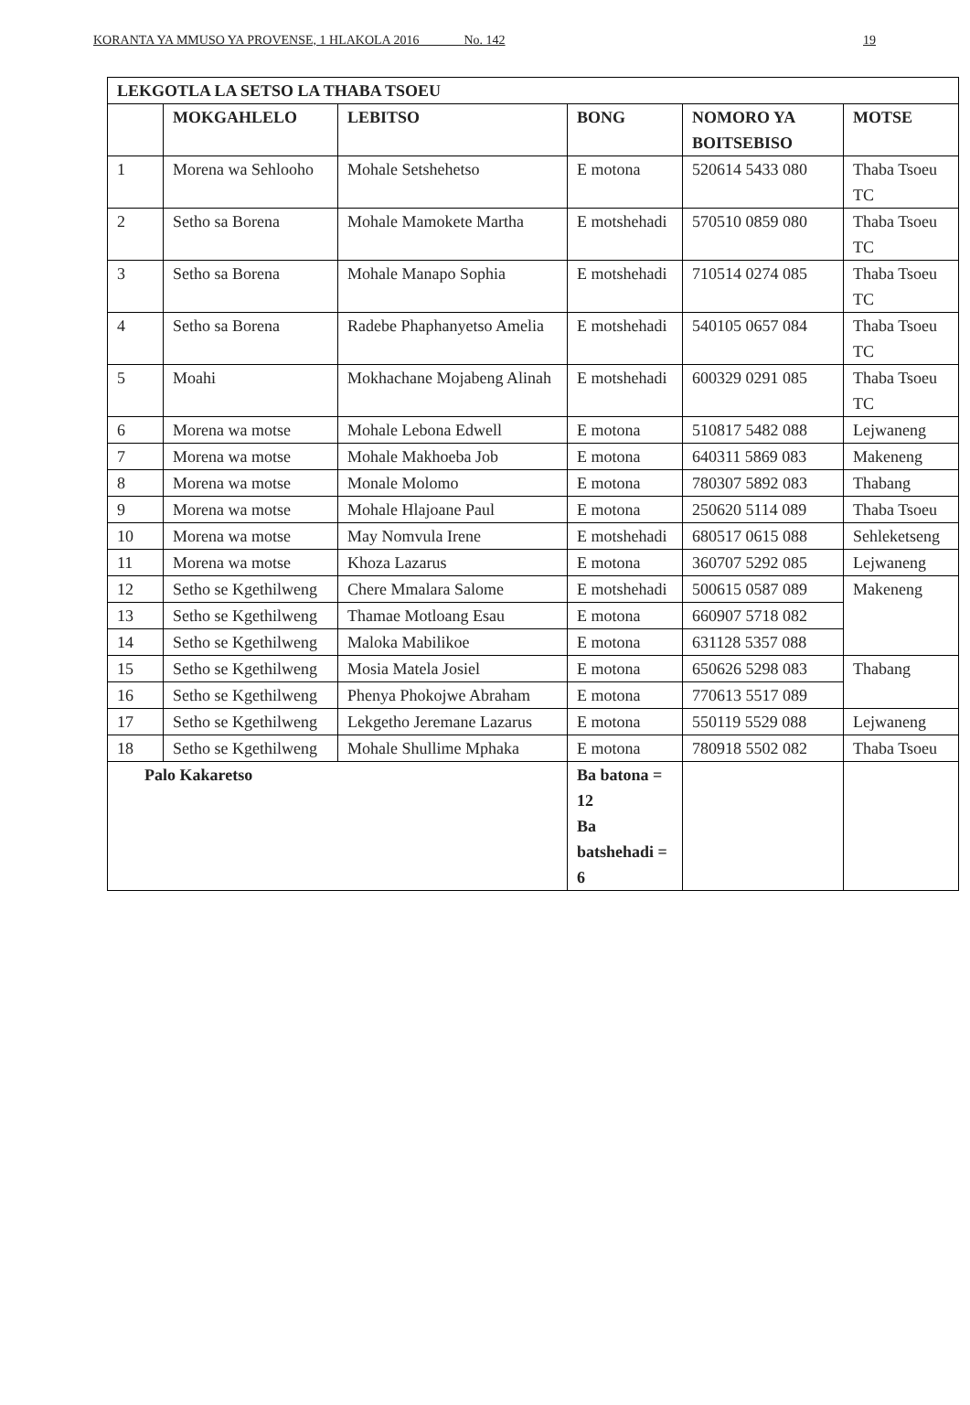KORANTA YA MMUSO YA PROVENSE, 1 HLAKOLA 2016 ____ No. 142 19
| LEKGOTLA LA SETSO LA THABA TSOEU | | | | | |
| --- | --- | --- | --- | --- | --- |
| | MOKGAHLELO | LEBITSO | BONG | NOMORO YA BOITSEBISO | MOTSE |
| 1 | Morena wa Sehlooho | Mohale Setshehetso | E motona | 520614 5433 080 | Thaba Tsoeu TC |
| 2 | Setho sa Borena | Mohale Mamokete Martha | E motshehadi | 570510 0859 080 | Thaba Tsoeu TC |
| 3 | Setho sa Borena | Mohale Manapo Sophia | E motshehadi | 710514 0274 085 | Thaba Tsoeu TC |
| 4 | Setho sa Borena | Radebe Phaphanyetso Amelia | E motshehadi | 540105 0657 084 | Thaba Tsoeu TC |
| 5 | Moahi | Mokhachane Mojabeng Alinah | E motshehadi | 600329 0291 085 | Thaba Tsoeu TC |
| 6 | Morena wa motse | Mohale Lebona Edwell | E motona | 510817 5482 088 | Lejwaneng |
| 7 | Morena wa motse | Mohale Makhoeba Job | E motona | 640311 5869 083 | Makeneng |
| 8 | Morena wa motse | Monale Molomo | E motona | 780307 5892 083 | Thabang |
| 9 | Morena wa motse | Mohale Hlajoane Paul | E motona | 250620 5114 089 | Thaba Tsoeu |
| 10 | Morena wa motse | May Nomvula Irene | E motshehadi | 680517 0615 088 | Sehleketseng |
| 11 | Morena wa motse | Khoza Lazarus | E motona | 360707 5292 085 | Lejwaneng |
| 12 | Setho se Kgethilweng | Chere Mmalara Salome | E motshehadi | 500615 0587 089 | Makeneng |
| 13 | Setho se Kgethilweng | Thamae Motloang Esau | E motona | 660907 5718 082 | |
| 14 | Setho se Kgethilweng | Maloka Mabilikoe | E motona | 631128 5357 088 | |
| 15 | Setho se Kgethilweng | Mosia Matela Josiel | E motona | 650626 5298 083 | Thabang |
| 16 | Setho se Kgethilweng | Phenya Phokojwe Abraham | E motona | 770613 5517 089 | |
| 17 | Setho se Kgethilweng | Lekgetho Jeremane Lazarus | E motona | 550119 5529 088 | Lejwaneng |
| 18 | Setho se Kgethilweng | Mohale Shullime Mphaka | E motona | 780918 5502 082 | Thaba Tsoeu |
| Palo Kakaretso | | | Ba batona = 12 Ba batshehadi = 6 | | |